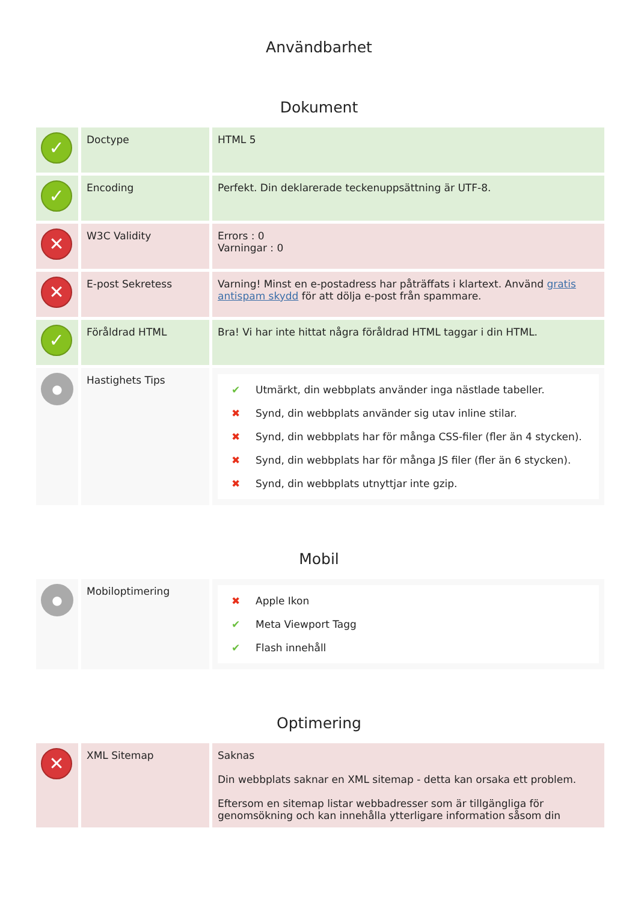Användbarhet
Dokument
| ✓ | Doctype | HTML 5 |
| ✓ | Encoding | Perfekt. Din deklarerade teckenuppsättning är UTF-8. |
| ✕ | W3C Validity | Errors : 0 Varningar : 0 |
| ✕ | E-post Sekretess | Varning! Minst en e-postadress har påträffats i klartext. Använd gratis antispam skydd för att dölja e-post från spammare. |
| ✓ | Föråldrad HTML | Bra! Vi har inte hittat några föråldrad HTML taggar i din HTML. |
| ● | Hastighets Tips | ✔ Utmärkt, din webbplats använder inga nästlade tabeller. ✖ Synd, din webbplats använder sig utav inline stilar. ✖ Synd, din webbplats har för många CSS-filer (fler än 4 stycken). ✖ Synd, din webbplats har för många JS filer (fler än 6 stycken). ✖ Synd, din webbplats utnyttjar inte gzip. |
Mobil
| ● | Mobiloptimering | ✖ Apple Ikon ✔ Meta Viewport Tagg ✔ Flash innehåll |
Optimering
| ✕ | XML Sitemap | Saknas Din webbplats saknar en XML sitemap - detta kan orsaka ett problem. Eftersom en sitemap listar webbadresser som är tillgängliga för genomsökning och kan innehålla ytterligare information såsom din |